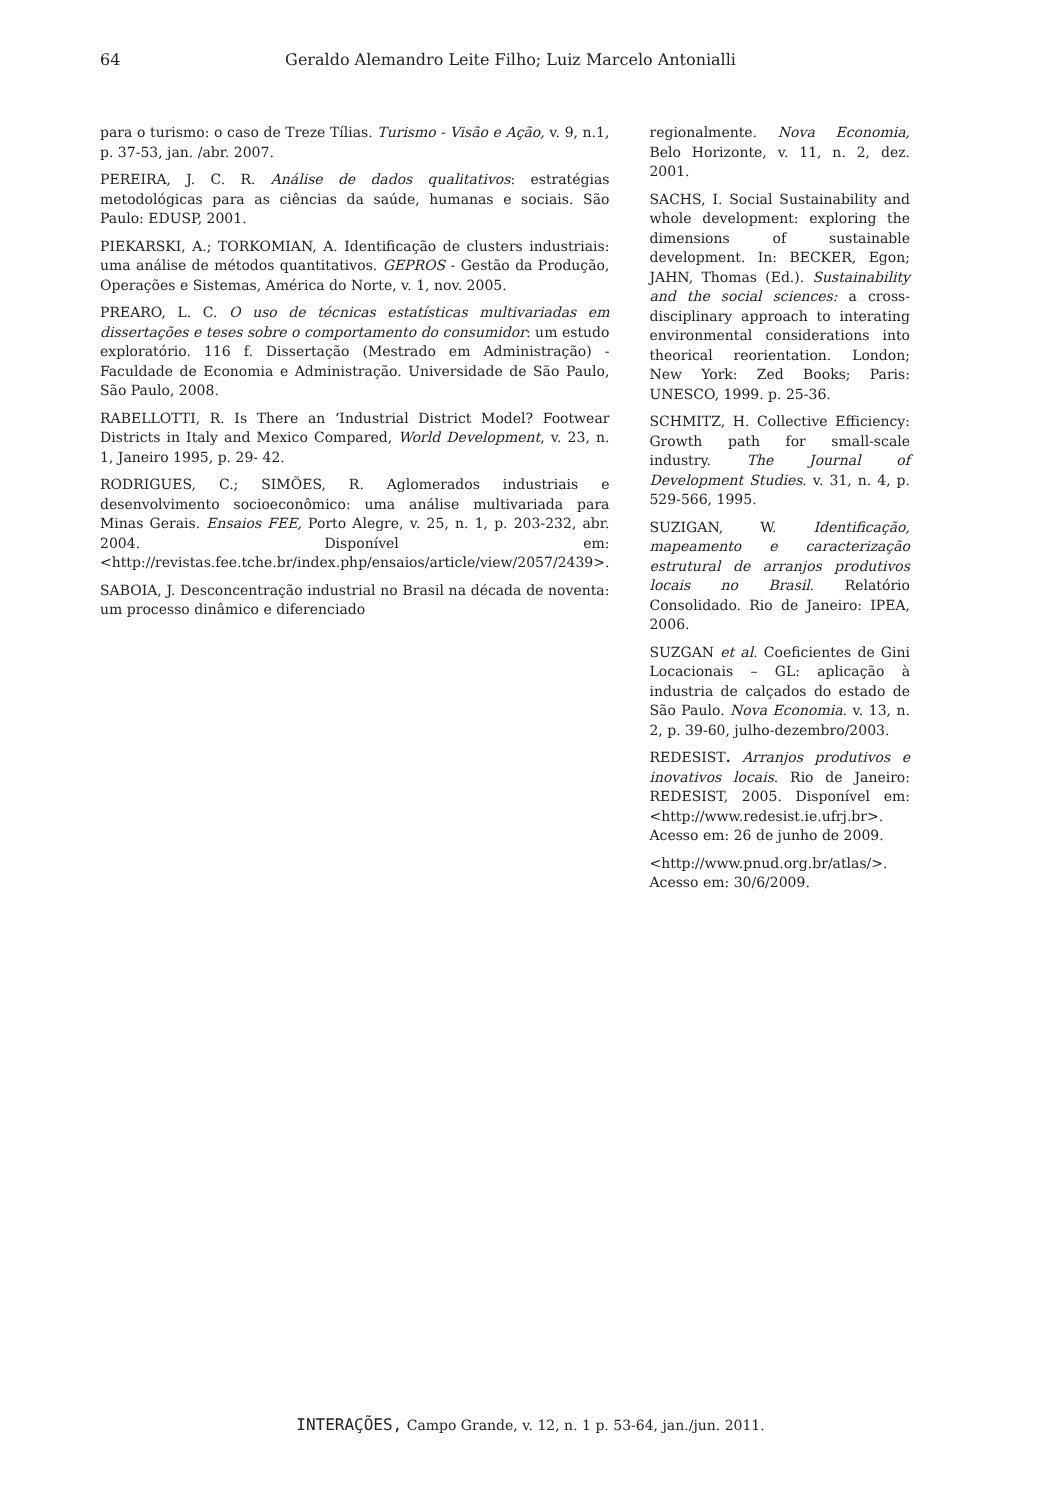64 Geraldo Alemandro Leite Filho; Luiz Marcelo Antonialli
para o turismo: o caso de Treze Tílias. Turismo - Visão e Ação, v. 9, n.1, p. 37-53, jan. /abr. 2007.
PEREIRA, J. C. R. Análise de dados qualitativos: estratégias metodológicas para as ciências da saúde, humanas e sociais. São Paulo: EDUSP, 2001.
PIEKARSKI, A.; TORKOMIAN, A. Identificação de clusters industriais: uma análise de métodos quantitativos. GEPROS - Gestão da Produção, Operações e Sistemas, América do Norte, v. 1, nov. 2005.
PREARO, L. C. O uso de técnicas estatísticas multivariadas em dissertações e teses sobre o comportamento do consumidor: um estudo exploratório. 116 f. Dissertação (Mestrado em Administração) - Faculdade de Economia e Administração. Universidade de São Paulo, São Paulo, 2008.
RABELLOTTI, R. Is There an ‘Industrial District Model? Footwear Districts in Italy and Mexico Compared, World Development, v. 23, n. 1, Janeiro 1995, p. 29- 42.
RODRIGUES, C.; SIMÕES, R. Aglomerados industriais e desenvolvimento socioeconômico: uma análise multivariada para Minas Gerais. Ensaios FEE, Porto Alegre, v. 25, n. 1, p. 203-232, abr. 2004. Disponível em: <http://revistas.fee.tche.br/index.php/ensaios/article/view/2057/2439>.
SABOIA, J. Desconcentração industrial no Brasil na década de noventa: um processo dinâmico e diferenciado
regionalmente. Nova Economia, Belo Horizonte, v. 11, n. 2, dez. 2001.
SACHS, I. Social Sustainability and whole development: exploring the dimensions of sustainable development. In: BECKER, Egon; JAHN, Thomas (Ed.). Sustainability and the social sciences: a cross-disciplinary approach to interating environmental considerations into theorical reorientation. London; New York: Zed Books; Paris: UNESCO, 1999. p. 25-36.
SCHMITZ, H. Collective Efficiency: Growth path for small-scale industry. The Journal of Development Studies. v. 31, n. 4, p. 529-566, 1995.
SUZIGAN, W. Identificação, mapeamento e caracterização estrutural de arranjos produtivos locais no Brasil. Relatório Consolidado. Rio de Janeiro: IPEA, 2006.
SUZGAN et al. Coeficientes de Gini Locacionais – GL: aplicação à industria de calçados do estado de São Paulo. Nova Economia. v. 13, n. 2, p. 39-60, julho-dezembro/2003.
REDESIST. Arranjos produtivos e inovativos locais. Rio de Janeiro: REDESIST, 2005. Disponível em:<http://www.redesist.ie.ufrj.br>. Acesso em: 26 de junho de 2009.
<http://www.pnud.org.br/atlas/>. Acesso em: 30/6/2009.
INTERAÇÕES, Campo Grande, v. 12, n. 1 p. 53-64, jan./jun. 2011.